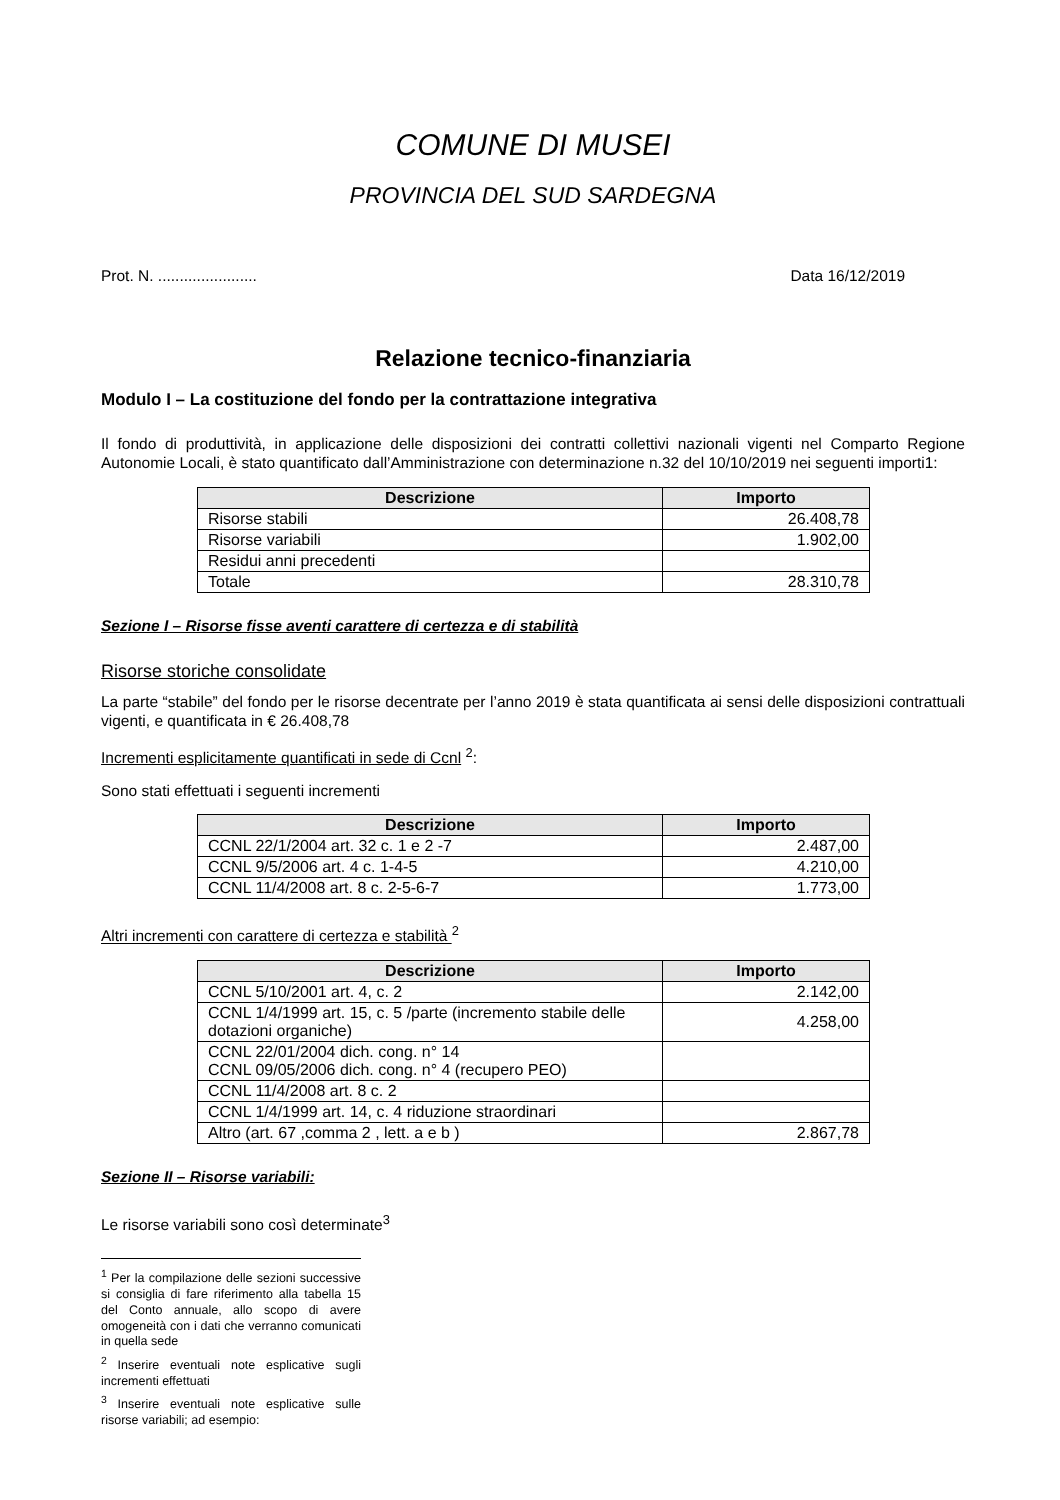COMUNE DI MUSEI
PROVINCIA DEL SUD SARDEGNA
Prot. N. ....................... Data 16/12/2019
Relazione tecnico-finanziaria
Modulo I – La costituzione del fondo per la contrattazione integrativa
Il fondo di produttività, in applicazione delle disposizioni dei contratti collettivi nazionali vigenti nel Comparto Regione Autonomie Locali, è stato quantificato dall’Amministrazione con determinazione n.32 del 10/10/2019 nei seguenti importi1:
| Descrizione | Importo |
| --- | --- |
| Risorse stabili | 26.408,78 |
| Risorse variabili | 1.902,00 |
| Residui anni precedenti | |
| Totale | 28.310,78 |
Sezione I – Risorse fisse aventi carattere di certezza e di stabilità
Risorse storiche consolidate
La parte “stabile” del fondo per le risorse decentrate per l’anno 2019 è stata quantificata ai sensi delle disposizioni contrattuali vigenti, e quantificata in € 26.408,78
Incrementi esplicitamente quantificati in sede di Ccnl <sup>2</sup>:
Sono stati effettuati i seguenti incrementi
| Descrizione | Importo |
| --- | --- |
| CCNL 22/1/2004 art. 32 c. 1 e 2 -7 | 2.487,00 |
| CCNL 9/5/2006 art. 4 c. 1-4-5 | 4.210,00 |
| CCNL 11/4/2008 art. 8 c. 2-5-6-7 | 1.773,00 |
Altri incrementi con carattere di certezza e stabilità <sup>2</sup>
| Descrizione | Importo |
| --- | --- |
| CCNL 5/10/2001 art. 4, c. 2 | 2.142,00 |
| CCNL 1/4/1999 art. 15, c. 5 /parte (incremento stabile delle dotazioni organiche) | 4.258,00 |
| CCNL 22/01/2004 dich. cong. n° 14 CCNL 09/05/2006 dich. cong. n° 4 (recupero PEO) | |
| CCNL 11/4/2008 art. 8 c. 2 | |
| CCNL 1/4/1999 art. 14, c. 4 riduzione straordinari | |
| Altro (art. 67 ,comma 2 , lett. a e b ) | 2.867,78 |
Sezione II – Risorse variabili:
Le risorse variabili sono così determinate<sup>3</sup>
<sup>1</sup> Per la compilazione delle sezioni successive si consiglia di fare riferimento alla tabella 15 del Conto annuale, allo scopo di avere omogeneità con i dati che verranno comunicati in quella sede
<sup>2</sup> Inserire eventuali note esplicative sugli incrementi effettuati
<sup>3</sup> Inserire eventuali note esplicative sulle risorse variabili; ad esempio: